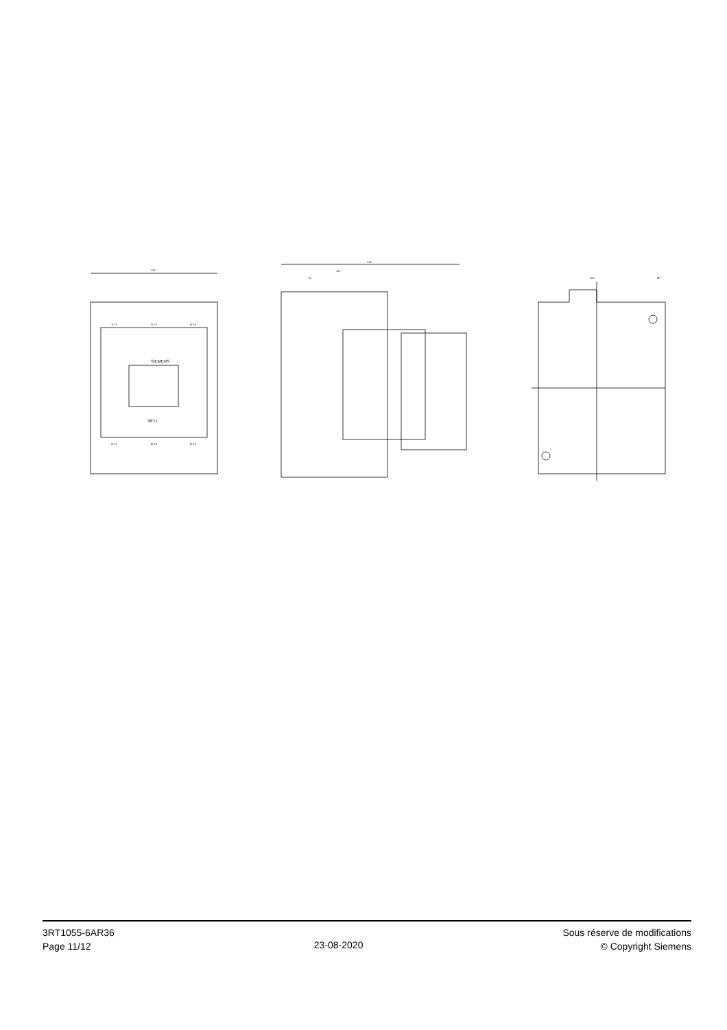SIEMENS
3RT1
1/ L1
3/ L2
5/ L3
2/ T1
4/ T2
6/ T3
120
170
107
61
100
Ø7
3RT1055-6AR36
Page 11/12
23-08-2020
Sous réserve de modifications
© Copyright Siemens